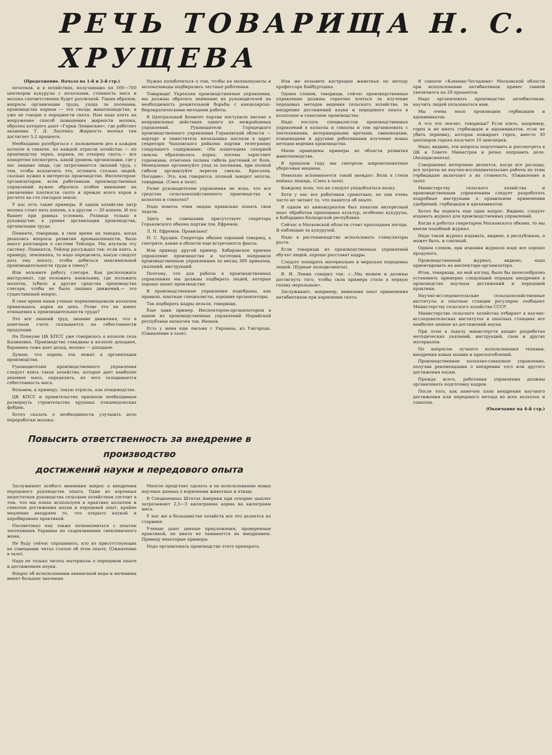РЕЧЬ ТОВАРИЩА Н. С. ХРУЩЕВА
(Продолжение. Начало на 1-й и 2-й стр.)
початков, и в хозяйствах, получающих по 500—700 центнеров кукурузы с початками, стоимость мяса и молока соответственно будет различной. Таким образом, вопросы организации труда, ухода за посевами, производства кормов — это гвоздь животноводства, я уже не говорю о породности скота. Нам надо взять на вооружение способ повышения жирности молока, образец которого дают «Горки Ленинские», где работает академик Т. Д. Лысенко. Жирность молока там достигает 5,2 процента.
Необходимо разобраться с положением дел в каждом колхозе и совхозе, по каждой отрасли хозяйства — по производству зерна, кормов, по откорму скота,— все конкретно посмотреть, какой уровень организации, где у нас лишние люди, где затрачивается лишний труд, с тем, чтобы исключить это, оставить столько людей, сколько нужно в интересах производства. Инспекторам-организаторам, всем работникам производственных управлений нужно обратить особое внимание на увеличение плотности скота и прежде всего коров в расчете на сто гектаров земли.
У нас есть такие примеры. В одном хозяйстве литр молока стоит пять копеек, а в другом — 20 копеек. И это бывает при равных условиях. Разница только в руководстве, в уровне организации производства, организации труда.
Помните, товарищи, в свое время на заводах, когда решались вопросы развития промышленности, было много разговоров о системе Тейлора. Мы изучали эту систему. Помнится, Тейлор рассуждал так: если взять, к примеру, землекопа, то надо определить, какую следует дать ему лопату, чтобы добиться максимальной производительности труда в смену?
Или возьмите работу слесаря. Как расположить инструмент, где положить напильник, где положить молоток, зубило и другие средства производства слесаря, чтобы не было лишних движений,— это существенный вопрос.
В свое время наши ученые порекомендовали колхозам привязывать коров на цепь. Разве это не имеет отношения к производительности труда?
Это все лишний труд, лишние движения, что в конечном счете сказывается на себестоимости продукции.
На Пленуме ЦК КПСС уже говорилось о колхозе села Калиновка. Производство говядины в колхозе доходное, баранина тоже дает доход, молоко — доходное.
Думаю, что корень зла лежит в организации производства.
Руководителям производственного управления следует взять такое хозяйство, которое дает наиболее дешевое мясо, определить, из чего складывается себестоимость мяса.
Возьмем, к примеру, такую отрасль, как птицеводство.
ЦК КПСС и правительство признали необходимым развернуть строительство крупных птицеводческих фабрик.
Хотел сказать о необходимости улучшить дело переработки молока.
Нужно позаботиться о том, чтобы на молокопункты и молокозаводы подбирались честные работники.
Товарищи! Укрепляя производственные управления, мы должны обратить внимание их руководителей на необходимость решительной борьбы с канцелярско-бюрократическими методами работы.
В Центральный Комитет партии поступило письмо о неправильных действиях одного из межрайонных управлений. Руководители Городецкого производственного управления Горьковской области — парторг и заместитель начальника послали в адрес секретаря Чкаловского райкома партии телеграмму следующего содержания: «На плантациях сахарной свеклы образовалась корка, посевы зарастают сорняками, отмечена полная гибель растений от блох. Немедленно организуйте уход за посевами, при полной гибели организуйте пересев свеклы. Бросалов, Погодин». Это, как говорится, полный заворот мозгов, товарищи. (Смех в зале).
Разве руководителям управления не ясно, что все средства сельскохозяйственного производства в колхозах и совхозах?
Надо помочь этим людям правильно понять свои задачи.
Здесь на совещании присутствует секретарь Горьковского обкома партии тов. Ефремов.
Л. Н. Ефремов. Правильно!
Н. С. Хрущев. Секретарь обкома хороший товарищ, а смотрите, какие в области еще встречаются факты.
Или приведу другой пример. Хабаровское краевое управление производства и заготовок направило производственным управлениям за месяц 300 приказов, указаний, инструкций.
Поэтому, что для работы в производственных управлениях мы должны подбирать людей, которые хорошо знают производство.
В производственные управления подобраны, как правило, опытные специалисты, хорошие организаторы.
Так подбирать кадры нельзя, товарищи.
Еще один пример. Инспектором-организатором в одном из производственных управлений Марийской республики назначен тов. Иванов.
Есть у меня еще письмо с Украины, из Ужгорода. (Оживление в зале).
Повысить ответственность за внедрение в производство
достижений науки и передового опыта
Заслуживает особого внимания вопрос о внедрении передового руководства опыта. Один из коренных недостатков руководства сельским хозяйством состоит в том, что мы плохо используем в практике колхозов и совхозов достижения науки и передовой опыт, крайне медленно внедряем то, что открыто наукой и апробировано практикой.
Посоветовал ему также познакомиться с опытом зоотехников Украины по скармливанию свекловичного жома.
Не буду сейчас спрашивать, кто из присутствующих на совещании читал статью об этом опыте. (Оживление в зале).
Надо не только читать материалы о передовом опыте и достижениях науки.
Вопрос об использовании аммиачной воды и мочевины имеет большое значение.
Многое предстоит сделать и по использованию новых научных данных о кормлении животных и птицы.
В Соединенных Штатах Америки при откорме цыплят затрачивают 2,5—3 килограмма корма на килограмм мяса.
У нас же в большинстве хозяйств все это делается по старинке.
Ученые дают ценные предложения, проверенные практикой, но никто не занимается их внедрением. Приведу некоторые примеры.
Надо организовать производство этого препарата.
Или же возьмите кастрацию животных по методу профессора Байбуртцяна.
Одним словом, товарищи, сейчас производственные управления должны серьезно взяться за изучение передовых методов ведения сельского хозяйства, за внедрение достижений науки и передового опыта в колхозное и совхозное производство.
Надо послать специалистов производственных управлений в колхозы и совхозы и там организовать с зоотехниками, ветеринарными врачами, свиноводами, птицеводами и другими работниками изучение новых методов ведения производства.
Мною приведены примеры из области развития животноводства.
В прошлом году мы смотрели широкозахватные уборочные машины.
Невольно вспоминается такой анекдот: Волк в степи поймал лошадь. (Смех в зале).
Каждому ясно, что не следует уподобляться волку.
Хотя у нас все работники грамотные, но они очень часто не читают то, что пишется об опыте.
В одном из киножурналов был показан интересный опыт обработки пропашных культур, особенно кукурузы, в Кабардино-Балкарской республике.
Сейчас в Московской области стоит прохладная погода. Я наблюдаю за кукурузой.
Надо в растениеводстве использовать стимуляторы роста.
Если товарищи из производственных управлений обучат людей, хорошо расставят кадры.
Следует поощрять материально и морально передовых людей. (Бурные аплодисменты).
В. И. Ленин говорил так: «...Мы можем и должны достигнуть того, чтобы сила примера стала в первую голову моральным».
Заслуживает, например, внимания опыт применения антибиотиков при кормлении скота.
В совхозе «Кленово-Чегодаево» Московской области при использовании антибиотиков привес свиней увеличился на 29 процентов.
Надо организовать производство антибиотиков, научить людей пользоваться ими.
Мы очень мало производим гербицидов и ядохимикатов.
А что это значит, товарищи? Если взять, например, горох и не иметь гербицидов и ядохимикатов, если не убить зерновку, которая пожирает горох, вместо 30 центнеров гороха получите 10 центнеров.
Надо, видимо, эти вопросы подготовить и рассмотреть в ЦК и Совете Министров и резко поправить дело. (Аплодисменты).
Совершенно нетерпимо делается, когда все расходы, все затраты на научно-исследовательские работы по этим гербицидам включают в их стоимость. (Оживление в зале).
Министерству сельского хозяйства и производственным управлениям следует разработать подробные инструкции о правильном применении удобрений, гербицидов и ядохимикатов.
Хотел бы поднять еще один вопрос. Видимо, следует издавать журнал для производственных управлений.
Когда я работал секретарем Московского обкома, то мы имели подобный журнал.
Надо такой журнал издавать, видимо, в республиках, а может быть, и союзный.
Одним словом, при издании журнала надо все хорошо продумать.
Производственный журнал, видимо, надо ориентировать на инспектора-организатора.
Итак, товарищи, на мой взгляд, было бы целесообразно установить примерно следующий порядок внедрения в производство научных достижений и передовой практики.
Научно-исследовательские сельскохозяйственные институты и опытные станции регулярно сообщают Министерству сельского хозяйства СССР.
Министерство сельского хозяйства отбирает в научно-исследовательских институтах и опытных станциях все наиболее ценное из достижений науки.
При этом в задачу министерств входит разработка методических указаний, инструкций, схем и других материалов.
По вопросам лучшего использования техники, внедрения новых машин и приспособлений.
Производственное колхозно-совхозное управление, получив рекомендации о внедрении того или другого достижения науки.
Прежде всего, работники управления должны организовать подготовку кадров.
После того, как намечен план внедрения научного достижения или передового метода во всех колхозах и совхозах.
(Окончание на 4-й стр.)